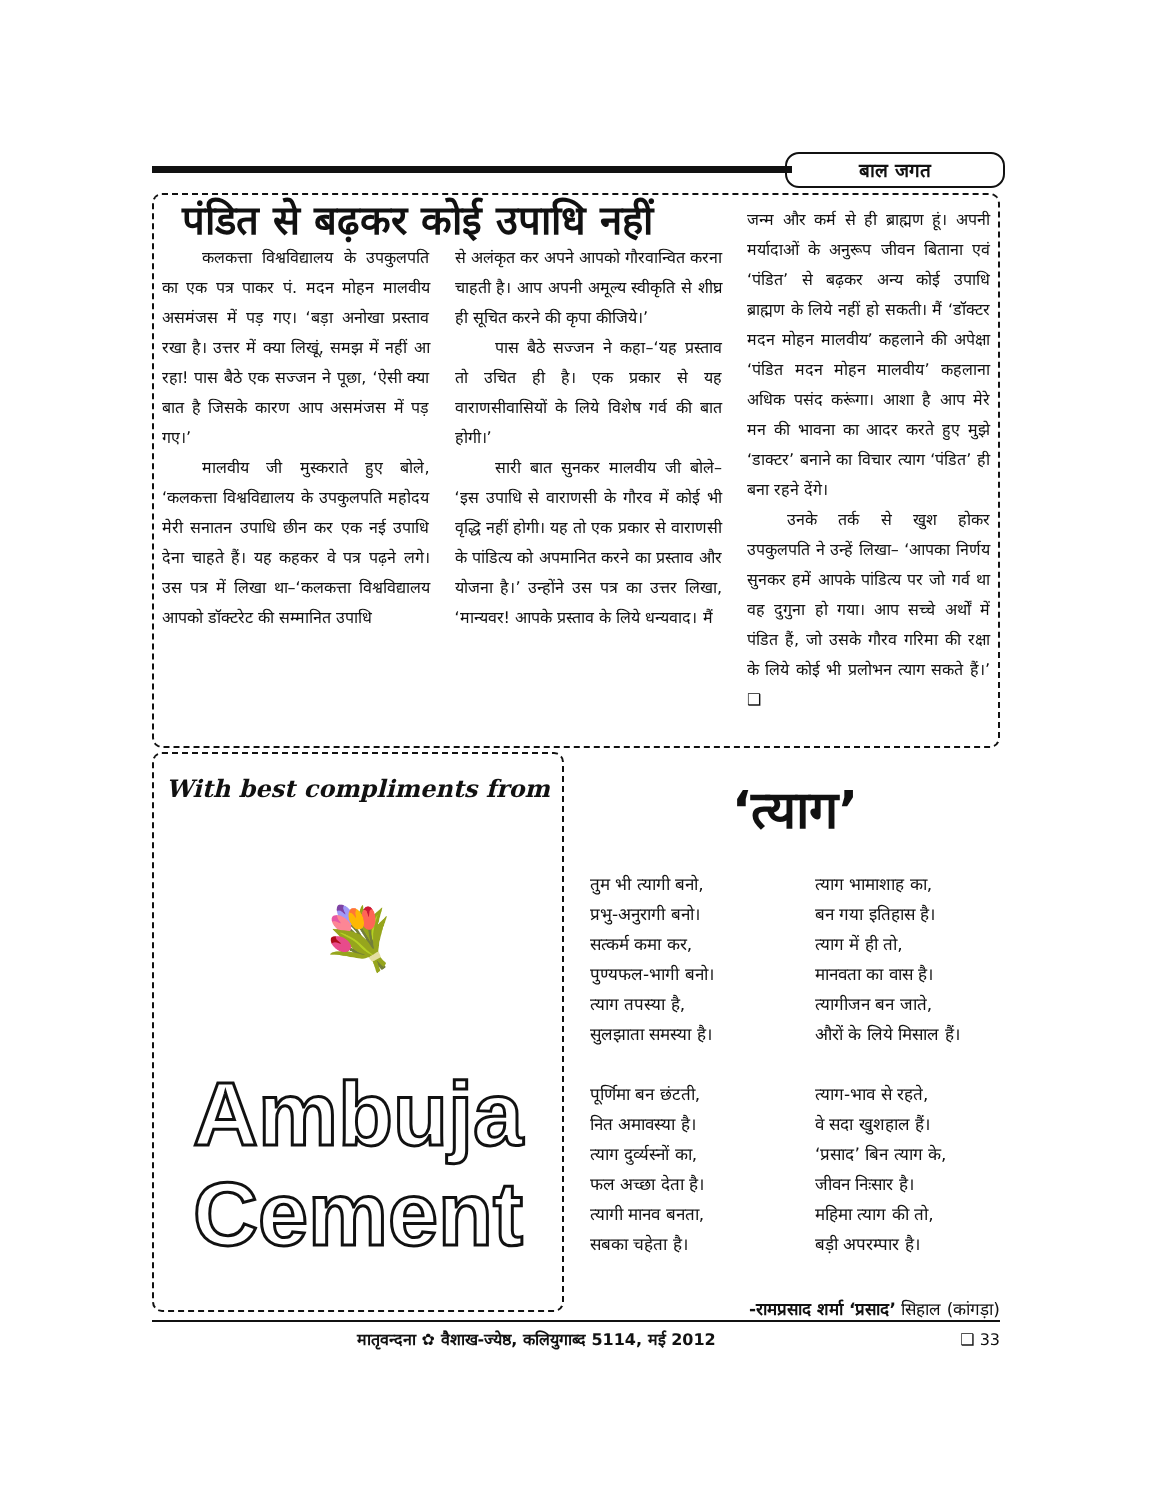बाल जगत
पंडित से बढ़कर कोई उपाधि नहीं
कलकत्ता विश्वविद्यालय के उपकुलपति का एक पत्र पाकर पं. मदन मोहन मालवीय असमंजस में पड़ गए। ‘बड़ा अनोखा प्रस्ताव रखा है। उत्तर में क्या लिखूं, समझ में नहीं आ रहा! पास बैठे एक सज्जन ने पूछा, ‘ऐसी क्या बात है जिसके कारण आप असमंजस में पड़ गए।’
मालवीय जी मुस्कराते हुए बोले, ‘कलकत्ता विश्वविद्यालय के उपकुलपति महोदय मेरी सनातन उपाधि छीन कर एक नई उपाधि देना चाहते हैं। यह कहकर वे पत्र पढ़ने लगे। उस पत्र में लिखा था–‘कलकत्ता विश्वविद्यालय आपको डॉक्टरेट की सम्मानित उपाधि
से अलंकृत कर अपने आपको गौरवान्वित करना चाहती है। आप अपनी अमूल्य स्वीकृति से शीघ्र ही सूचित करने की कृपा कीजिये।’
पास बैठे सज्जन ने कहा–‘यह प्रस्ताव तो उचित ही है। एक प्रकार से यह वाराणसीवासियों के लिये विशेष गर्व की बात होगी।’
सारी बात सुनकर मालवीय जी बोले– ‘इस उपाधि से वाराणसी के गौरव में कोई भी वृद्धि नहीं होगी। यह तो एक प्रकार से वाराणसी के पांडित्य को अपमानित करने का प्रस्ताव और योजना है।’ उन्होंने उस पत्र का उत्तर लिखा, ‘मान्यवर! आपके प्रस्ताव के लिये धन्यवाद। मैं
जन्म और कर्म से ही ब्राह्मण हूं। अपनी मर्यादाओं के अनुरूप जीवन बिताना एवं ‘पंडित’ से बढ़कर अन्य कोई उपाधि ब्राह्मण के लिये नहीं हो सकती। मैं ‘डॉक्टर मदन मोहन मालवीय’ कहलाने की अपेक्षा ‘पंडित मदन मोहन मालवीय’ कहलाना अधिक पसंद करूंगा। आशा है आप मेरे मन की भावना का आदर करते हुए मुझे ‘डाक्टर’ बनाने का विचार त्याग ‘पंडित’ ही बना रहने देंगे।
उनके तर्क से खुश होकर उपकुलपति ने उन्हें लिखा– ‘आपका निर्णय सुनकर हमें आपके पांडित्य पर जो गर्व था वह दुगुना हो गया। आप सच्चे अर्थों में पंडित हैं, जो उसके गौरव गरिमा की रक्षा के लिये कोई भी प्रलोभन त्याग सकते हैं।’ ❑
With best compliments from
💐
Ambuja
Cement
‘त्याग’
तुम भी त्यागी बनो,
प्रभु-अनुरागी बनो।
सत्कर्म कमा कर,
पुण्यफल-भागी बनो।
त्याग तपस्या है,
सुलझाता समस्या है।
पूर्णिमा बन छंटती,
नित अमावस्या है।
त्याग दुर्व्यस्नों का,
फल अच्छा देता है।
त्यागी मानव बनता,
सबका चहेता है।
त्याग भामाशाह का,
बन गया इतिहास है।
त्याग में ही तो,
मानवता का वास है।
त्यागीजन बन जाते,
औरों के लिये मिसाल हैं।
त्याग-भाव से रहते,
वे सदा खुशहाल हैं।
‘प्रसाद’ बिन त्याग के,
जीवन निःसार है।
महिमा त्याग की तो,
बड़ी अपरम्पार है।
-रामप्रसाद शर्मा ‘प्रसाद’ सिहाल (कांगड़ा)
मातृवन्दना ✿ वैशाख-ज्येष्ठ, कलियुगाब्द 5114, मई 2012 ❑ 33